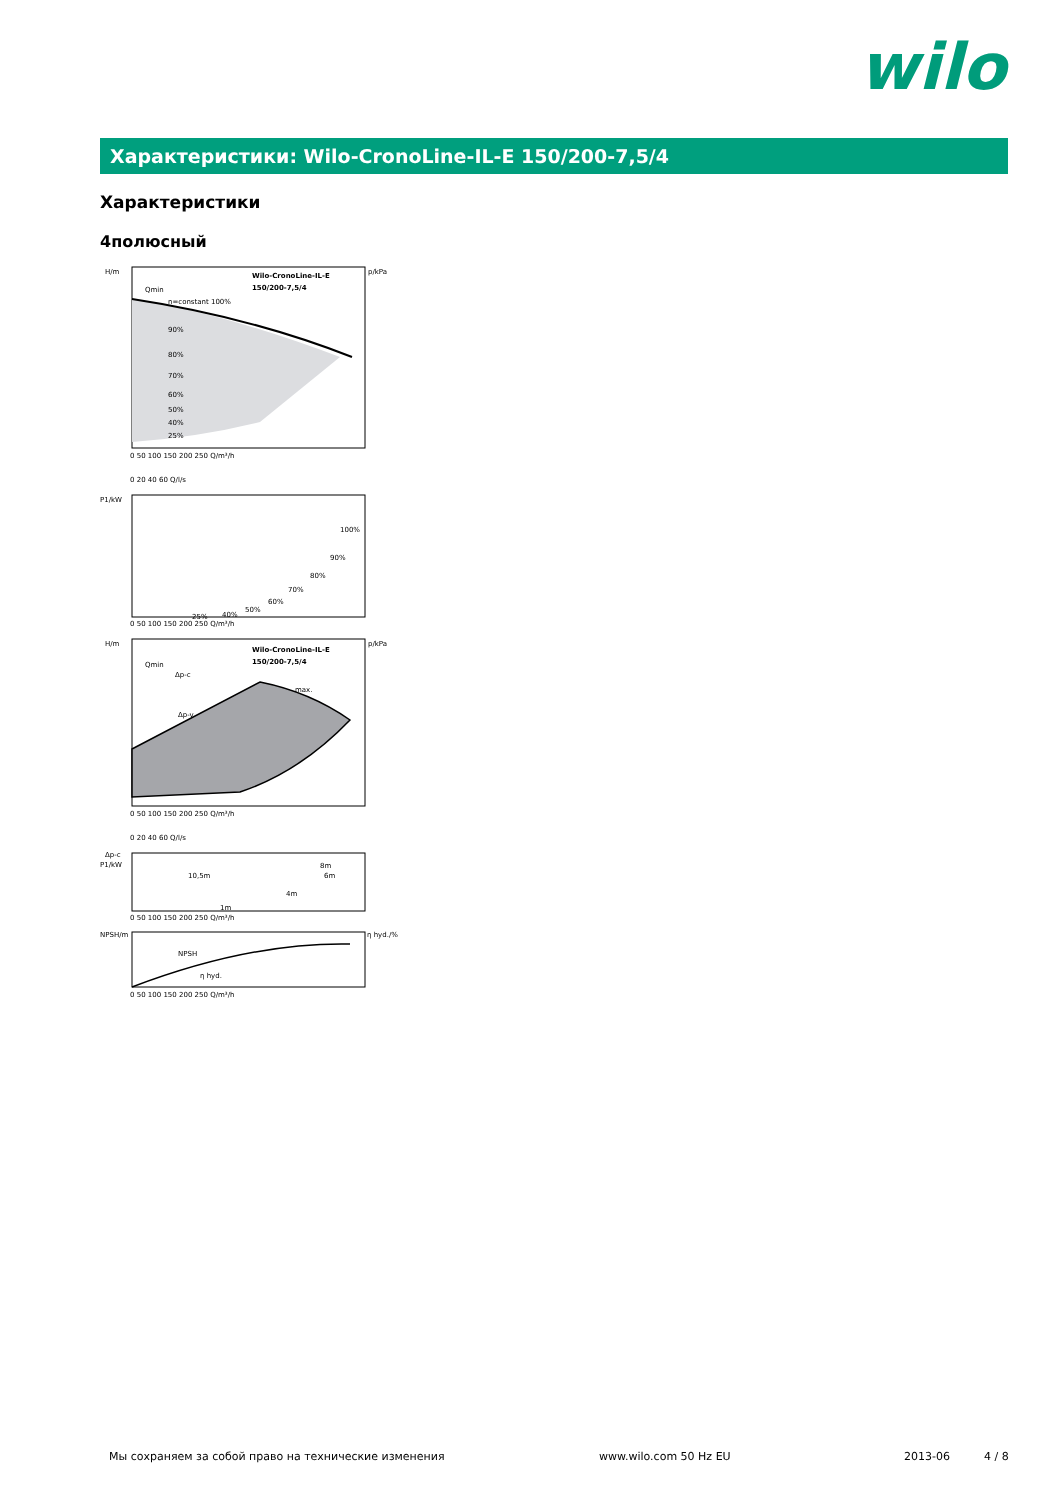wilo
Характеристики: Wilo-CronoLine-IL-E 150/200-7,5/4
Характеристики
4полюсный
H/m
p/kPa
Wilo-CronoLine-IL-E
150/200-7,5/4
Qmin
n=constant 100%
90%
80%
70%
60%
50%
40%
25%
0 50 100 150 200 250 Q/m³/h
0 20 40 60 Q/l/s
P1/kW
100%
90%
80%
70%
60%
50%
40%
25%
0 50 100 150 200 250 Q/m³/h
H/m
p/kPa
Wilo-CronoLine-IL-E
150/200-7,5/4
Qmin
Δp-c
Δp-v
max.
0 50 100 150 200 250 Q/m³/h
0 20 40 60 Q/l/s
Δp-c
P1/kW
10,5m
8m
6m
4m
1m
0 50 100 150 200 250 Q/m³/h
NPSH/m
η hyd./%
NPSH
η hyd.
0 50 100 150 200 250 Q/m³/h
Мы сохраняем за собой право на технические изменения www.wilo.com 50 Hz EU 2013-06 4 / 8